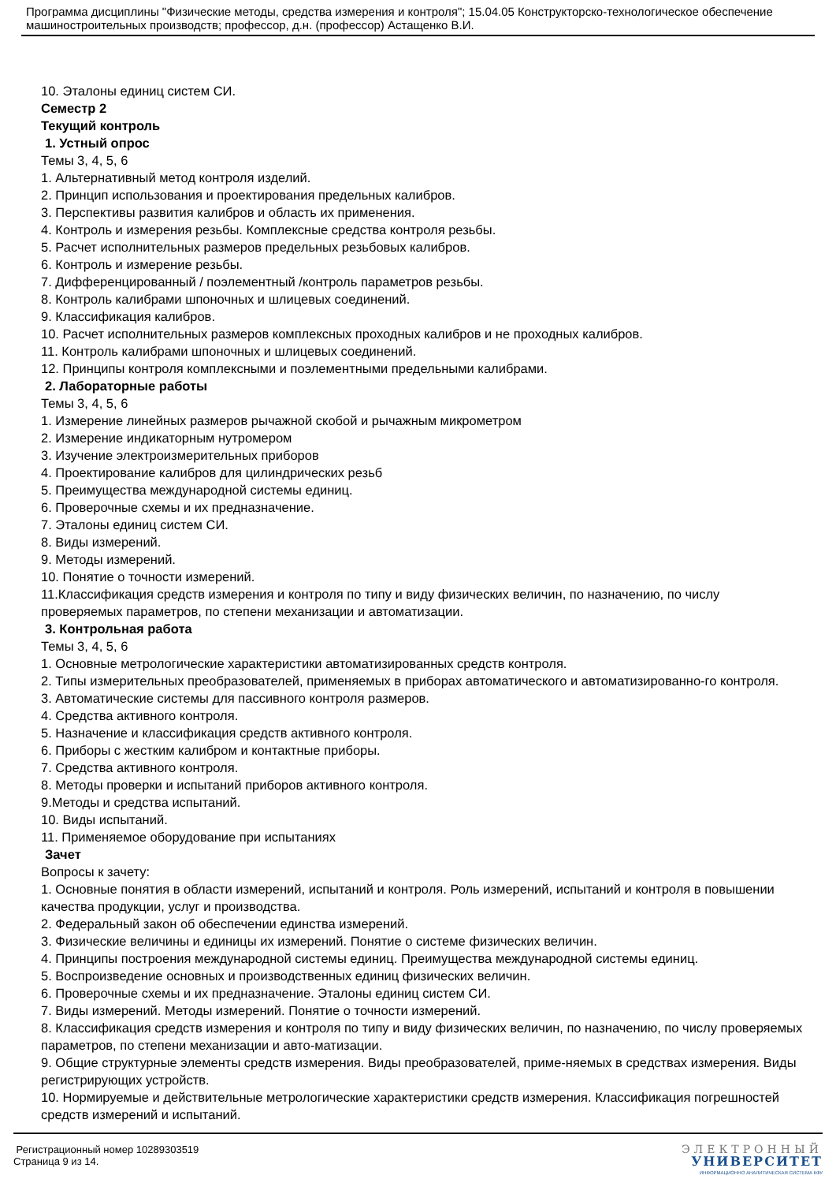Программа дисциплины "Физические методы, средства измерения и контроля"; 15.04.05 Конструкторско-технологическое обеспечение машиностроительных производств; профессор, д.н. (профессор) Астащенко В.И.
10. Эталоны единиц систем СИ.
Семестр 2
Текущий контроль
1. Устный опрос
Темы 3, 4, 5, 6
1. Альтернативный метод контроля изделий.
2. Принцип использования и проектирования предельных калибров.
3. Перспективы развития калибров и область их применения.
4. Контроль и измерения резьбы. Комплексные средства контроля резьбы.
5. Расчет исполнительных размеров предельных резьбовых калибров.
6. Контроль и измерение резьбы.
7. Дифференцированный / поэлементный /контроль параметров резьбы.
8. Контроль калибрами шпоночных и шлицевых соединений.
9. Классификация калибров.
10. Расчет исполнительных размеров комплексных проходных калибров и не проходных калибров.
11. Контроль калибрами шпоночных и шлицевых соединений.
12. Принципы контроля комплексными и поэлементными предельными калибрами.
2. Лабораторные работы
Темы 3, 4, 5, 6
1. Измерение линейных размеров рычажной скобой и рычажным микрометром
2. Измерение индикаторным нутромером
3. Изучение электроизмерительных приборов
4. Проектирование калибров для цилиндрических резьб
5. Преимущества международной системы единиц.
6. Проверочные схемы и их предназначение.
7. Эталоны единиц систем СИ.
8. Виды измерений.
9. Методы измерений.
10. Понятие о точности измерений.
11.Классификация средств измерения и контроля по типу и виду физических величин, по назначению, по числу проверяемых параметров, по степени механизации и автоматизации.
3. Контрольная работа
Темы 3, 4, 5, 6
1. Основные метрологические характеристики автоматизированных средств контроля.
2. Типы измерительных преобразователей, применяемых в приборах автоматического и автоматизированно-го контроля.
3. Автоматические системы для пассивного контроля размеров.
4. Средства активного контроля.
5. Назначение и классификация средств активного контроля.
6. Приборы с жестким калибром и контактные приборы.
7. Средства активного контроля.
8. Методы проверки и испытаний приборов активного контроля.
9.Методы и средства испытаний.
10. Виды испытаний.
11. Применяемое оборудование при испытаниях
Зачет
Вопросы к зачету:
1. Основные понятия в области измерений, испытаний и контроля. Роль измерений, испытаний и контроля в повышении качества продукции, услуг и производства.
2. Федеральный закон об обеспечении единства измерений.
3. Физические величины и единицы их измерений. Понятие о системе физических величин.
4. Принципы построения международной системы единиц. Преимущества международной системы единиц.
5. Воспроизведение основных и производственных единиц физических величин.
6. Проверочные схемы и их предназначение. Эталоны единиц систем СИ.
7. Виды измерений. Методы измерений. Понятие о точности измерений.
8. Классификация средств измерения и контроля по типу и виду физических величин, по назначению, по числу проверяемых параметров, по степени механизации и авто-матизации.
9. Общие структурные элементы средств измерения. Виды преобразователей, приме-няемых в средствах измерения. Виды регистрирующих устройств.
10. Нормируемые и действительные метрологические характеристики средств измерения. Классификация погрешностей средств измерений и испытаний.
Регистрационный номер 10289303519
Страница 9 из 14.
ЭЛЕКТРОННЫЙ
УНИВЕРСИТЕТ
ИНФОРМАЦИОННО АНАЛИТИЧЕСКАЯ СИСТЕМА КФУ